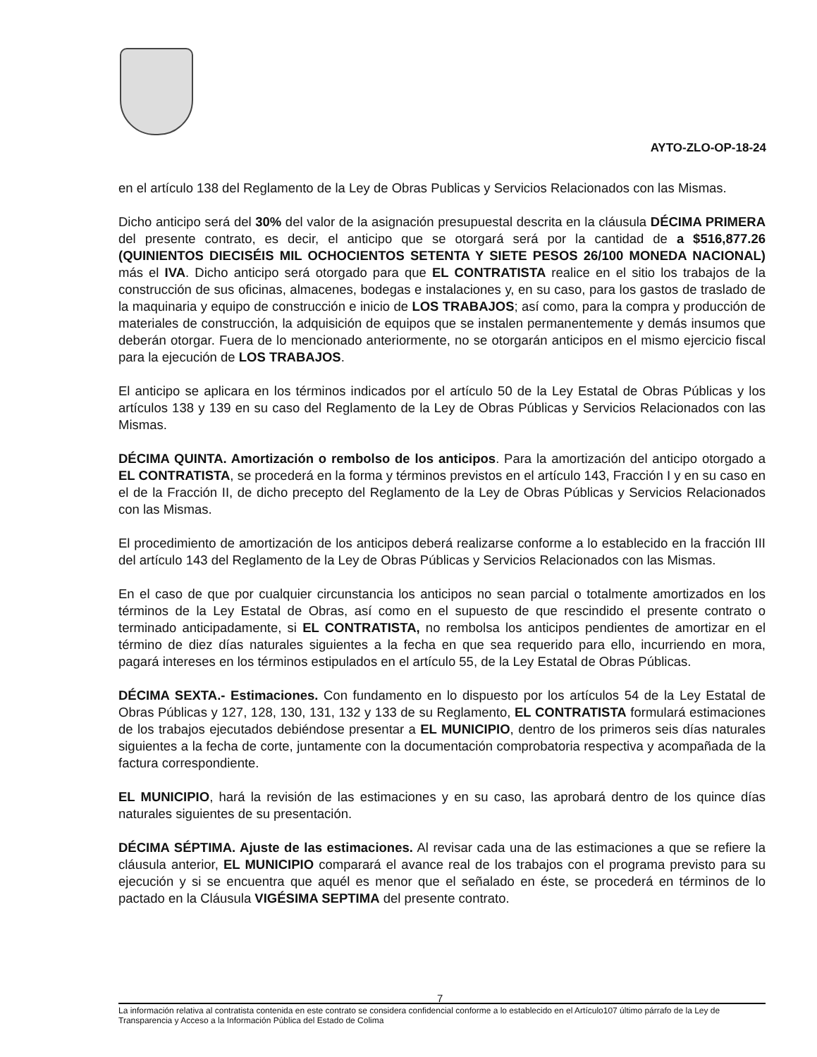AYTO-ZLO-OP-18-24
en el artículo 138 del Reglamento de la Ley de Obras Publicas y Servicios Relacionados con las Mismas.
Dicho anticipo será del 30% del valor de la asignación presupuestal descrita en la cláusula DÉCIMA PRIMERA del presente contrato, es decir, el anticipo que se otorgará será por la cantidad de a $516,877.26 (QUINIENTOS DIECISÉIS MIL OCHOCIENTOS SETENTA Y SIETE PESOS 26/100 MONEDA NACIONAL) más el IVA. Dicho anticipo será otorgado para que EL CONTRATISTA realice en el sitio los trabajos de la construcción de sus oficinas, almacenes, bodegas e instalaciones y, en su caso, para los gastos de traslado de la maquinaria y equipo de construcción e inicio de LOS TRABAJOS; así como, para la compra y producción de materiales de construcción, la adquisición de equipos que se instalen permanentemente y demás insumos que deberán otorgar. Fuera de lo mencionado anteriormente, no se otorgarán anticipos en el mismo ejercicio fiscal para la ejecución de LOS TRABAJOS.
El anticipo se aplicara en los términos indicados por el artículo 50 de la Ley Estatal de Obras Públicas y los artículos 138 y 139 en su caso del Reglamento de la Ley de Obras Públicas y Servicios Relacionados con las Mismas.
DÉCIMA QUINTA. Amortización o rembolso de los anticipos. Para la amortización del anticipo otorgado a EL CONTRATISTA, se procederá en la forma y términos previstos en el artículo 143, Fracción I y en su caso en el de la Fracción II, de dicho precepto del Reglamento de la Ley de Obras Públicas y Servicios Relacionados con las Mismas.
El procedimiento de amortización de los anticipos deberá realizarse conforme a lo establecido en la fracción III del artículo 143 del Reglamento de la Ley de Obras Públicas y Servicios Relacionados con las Mismas.
En el caso de que por cualquier circunstancia los anticipos no sean parcial o totalmente amortizados en los términos de la Ley Estatal de Obras, así como en el supuesto de que rescindido el presente contrato o terminado anticipadamente, si EL CONTRATISTA, no rembolsa los anticipos pendientes de amortizar en el término de diez días naturales siguientes a la fecha en que sea requerido para ello, incurriendo en mora, pagará intereses en los términos estipulados en el artículo 55, de la Ley Estatal de Obras Públicas.
DÉCIMA SEXTA.- Estimaciones. Con fundamento en lo dispuesto por los artículos 54 de la Ley Estatal de Obras Públicas y 127, 128, 130, 131, 132 y 133 de su Reglamento, EL CONTRATISTA formulará estimaciones de los trabajos ejecutados debiéndose presentar a EL MUNICIPIO, dentro de los primeros seis días naturales siguientes a la fecha de corte, juntamente con la documentación comprobatoria respectiva y acompañada de la factura correspondiente.
EL MUNICIPIO, hará la revisión de las estimaciones y en su caso, las aprobará dentro de los quince días naturales siguientes de su presentación.
DÉCIMA SÉPTIMA. Ajuste de las estimaciones. Al revisar cada una de las estimaciones a que se refiere la cláusula anterior, EL MUNICIPIO comparará el avance real de los trabajos con el programa previsto para su ejecución y si se encuentra que aquél es menor que el señalado en éste, se procederá en términos de lo pactado en la Cláusula VIGÉSIMA SEPTIMA del presente contrato.
7
La información relativa al contratista contenida en este contrato se considera confidencial conforme a lo establecido en el Artículo107 último párrafo de la Ley de Transparencia y Acceso a la Información Pública del Estado de Colima